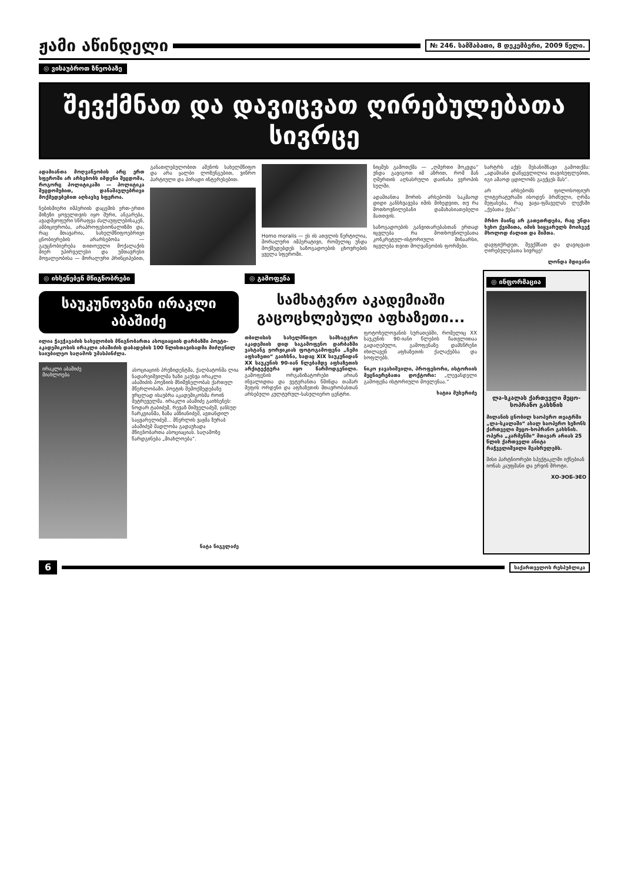ჟამი აწინდელი
№ 246. სამშაბათი, 8 დეკემბერი, 2009 წელი.
◎ ვისაუბროთ ზნეობაზე
შევქმნათ და დავიცვათ ღირებულებათა სივრცე
ადამიანთა მოღვაწეობის არც ერთ სფეროში არ არსებობს იმდენი შეცდომა, როგორც პოლიტიკაში — პოლიტიკა შეცდომებით, დანაშაულებრივი მოქმედებებით აღსავსე სფეროა.
ნებისმიერი იმპერიის დაცემის ერთ-ერთი მიზეზი ყოველთვის იყო შური, ანგარება, ავადმყოფური სწრაფვა ძალაუფლებისაკენ, ამბიციურობა, არაპროფესიონალიზმი და, რაც მთავარია, სახელმწიფოებრივი ცნობიერების არარსებობა — გაუცნობიერება თითოეული მოქალაქის მიერ უპირველესი და უმთავრესი მოვალეობისა — მორალური პრინციპებით, განათლებულობით აშენოს სახელმწიფო და არა ყალბი ლოზუნგებით, ვიწრო პარტიული და პირადი ინტერესებით.
Homo moralis — ეს ის ათვლის წერტილია, მორალური იმპერატივი, რომელიც უნდა მოქმედებდეს საზოგადოების ცხოვრების ყველა სფეროში.
ნიცშეს გამოთქმა — „ღმერთი მოკვდა“ უნდა გავიგოთ იმ აზრით, რომ მან ღმერთის აღსასრული დაინახა ევროპის სულში.
ადამიანთა შორის არსებობს საკმაოდ დიდი განსხვავება იმის მიხედვით, თუ რა მოთხოვნილებანი დამახასიათებელი მათთვის.
საზოგადოების განვითარებასთან ერთად იცვლება რა მოთხოვნილებათა კონკრეტულ-ისტორიული შინაარსი, იცვლება თვით მოღვაწეობის ფორმები.
სარტრს აქვს შესანიშნავი გამოთქმა: „ადამიანი დაწყევლილია თავისუფლებით, იგი ამაოდ ცდილობს გაექცეს მას“.
არ არსებობს ფილოსოფიურ ლიტერატურაში ისოდენ ბრძნული, ღრმა შეფასება, რაც ვაჟა-ფშაველას ლექსში „ქებათა ქება“:
მრბო მაინც არ გათეთრდება, რაც უნდა ხეხო ქვიშითა, იმის სიყვარულს მოიხვეჭ მხოლოდ ძალით და შიშთა.
დავფიქრდეთ, შევქმნათ და დავიცვათ ღირებულებათა სივრცე!
ლონდა მდივანი
◎ იხსენებენ მწიგნობრები
საუკუნოვანი ირაკლი აბაშიძე
ილია ჭავჭავაძის სახელობის მწიგნობართა ასოციაციის დარბაზში პოეტი-აკადემიკოსის ირაკლი აბაშიძის დაბადების 100 წლისთავისადმი მიძღვნილ საიუბილეო საღამოს უმასპინძლა.
ირაკლი აბაშიძე
მიახლოება
ასოციაციის პრეზიდენტმა, ქალბატონმა ლია ნადარეიშვილმა ხაზი გაუსვა ირაკლი აბაშიძის პოეზიის მნიშვნელობას ქართულ მწერლობაში. პოეტის შემოქმედებაზე ვრცლად ისაუბრა აკადემიკოსმა როინ მეტრეველმა. ირაკლი აბაშიძე გაიხსენეს: ნოდარ ტაბიძემ, რევაზ მიშველაძემ, ჯანსუღ ჩარკვიანმა, ზაზა აბზიანიძემ, ავთანდილ საყვარელიძემ... მწერლის ვაჟმა ზურაბ აბაშიძემ მადლობა გადაუხადა მწიგნობართა ასოციაციას. საღამოზე წარდგინება „მიახლოება“.
ნატა ნიგვლაძე
◎ გამოფენა
სამხატვრო აკადემიაში გაცოცხლებული აფხაზეთი...
თბილისის სახელმწიფო სამხატვრო აკადემიის დიდ საგამოფენო დარბაზში ვახტანგ ჟორჟიკიას ფოტოგამოფენა „ჩემი აფხაზეთი“ გაიხსნა, სადაც XIX საუკუნიდან XX საუკუნის 90-იან წლებამდე აფხაზეთის არქიტექტურა იყო წარმოდგენილი. გამოფენის ორგანიზატორები არიან ინვალიდთა და ვეტერანთა წმინდა თამარ მეფის ორდენი და აფხაზეთის მთავრობასთან არსებული კულტურულ-სასულიერო ცენტრი.
ფოტოხელოვანის სურათებში, რომელიც XX საუკუნის 90-იანი წლების ჩათვლითაა გადაღებული, გამოფენაზე დამსწრენი იხილავენ აფხაზეთის ქალაქებსა და სოფლებს.
ნიკო ჯავახიშვილი, პროფესორი, ისტორიის მეცნიერებათა დოქტორი: „ლევანდელი გამოფენა ისტორიული მოვლენაა.“
ხატია მუსერიძე
◎ ინფორმაცია
ლა-სკალას ქართველი მეცო-სოპრანო გახსნის
მილანის ცნობილ საოპერო თეატრში „ლა-სკალაში“ ახალ საოპერო სეზონს ქართველი მეცო-სოპრანო გახსნის. ოპერა „კარმენში“ მთავარ არიას 25 წლის ქართველი ანიტა რაჭველიშვილი შეასრულებს.
მისი პარტნიორები სპექტაკლში იქნებიან იონას კაუფმანი და ერვინ შროტი.
ХО-ЭОБ-ЭЕО
6
საქართველოს რესპუბლიკა